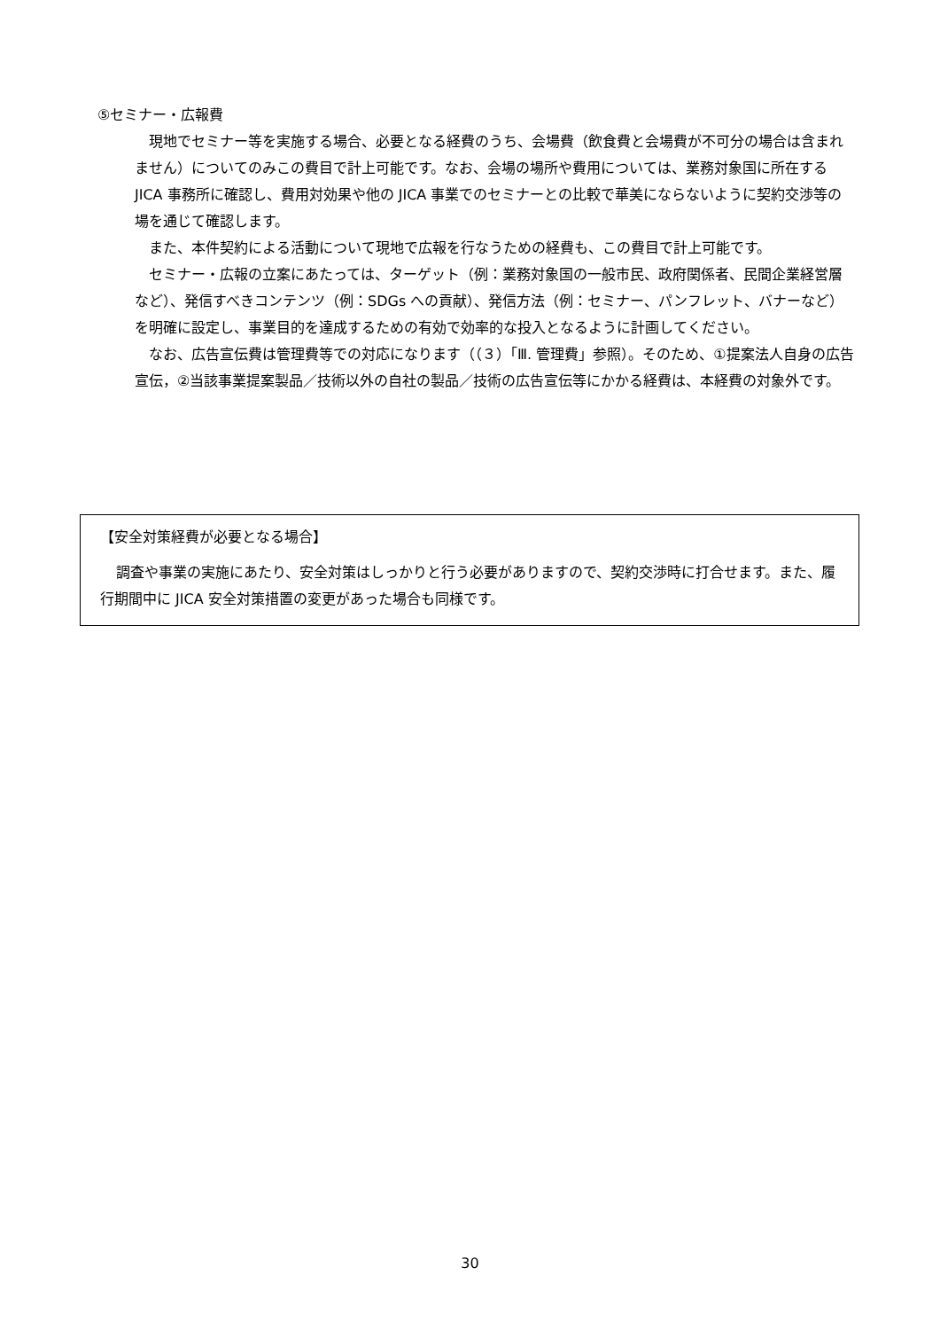⑤セミナー・広報費
現地でセミナー等を実施する場合、必要となる経費のうち、会場費（飲食費と会場費が不可分の場合は含まれません）についてのみこの費目で計上可能です。なお、会場の場所や費用については、業務対象国に所在する JICA 事務所に確認し、費用対効果や他の JICA 事業でのセミナーとの比較で華美にならないように契約交渉等の場を通じて確認します。
また、本件契約による活動について現地で広報を行なうための経費も、この費目で計上可能です。
セミナー・広報の立案にあたっては、ターゲット（例：業務対象国の一般市民、政府関係者、民間企業経営層など）、発信すべきコンテンツ（例：SDGs への貢献）、発信方法（例：セミナー、パンフレット、バナーなど）を明確に設定し、事業目的を達成するための有効で効率的な投入となるように計画してください。
なお、広告宣伝費は管理費等での対応になります（（３）「Ⅲ. 管理費」参照）。そのため、①提案法人自身の広告宣伝，②当該事業提案製品／技術以外の自社の製品／技術の広告宣伝等にかかる経費は、本経費の対象外です。
【安全対策経費が必要となる場合】
調査や事業の実施にあたり、安全対策はしっかりと行う必要がありますので、契約交渉時に打合せます。また、履行期間中に JICA 安全対策措置の変更があった場合も同様です。
30